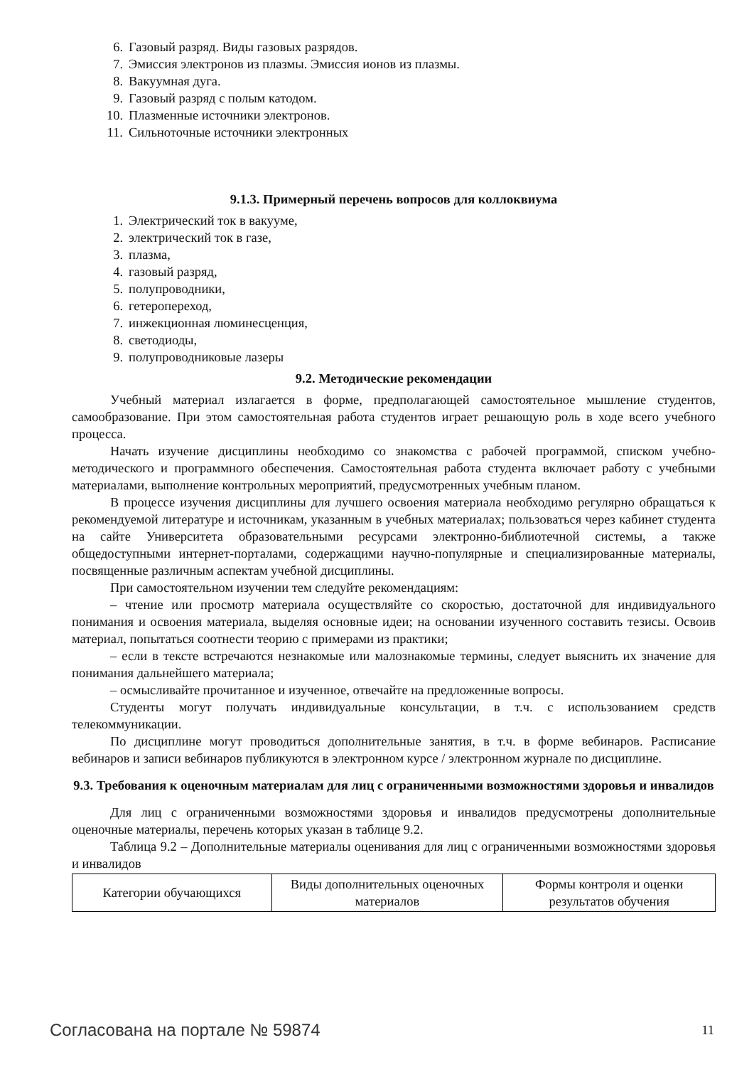6. Газовый разряд. Виды газовых разрядов.
7. Эмиссия электронов из плазмы. Эмиссия ионов из плазмы.
8. Вакуумная дуга.
9. Газовый разряд с полым катодом.
10. Плазменные источники электронов.
11. Сильноточные источники электронных
9.1.3. Примерный перечень вопросов для коллоквиума
1. Электрический ток в вакууме,
2. электрический ток в газе,
3. плазма,
4. газовый разряд,
5. полупроводники,
6. гетеропереход,
7. инжекционная люминесценция,
8. светодиоды,
9. полупроводниковые лазеры
9.2. Методические рекомендации
Учебный материал излагается в форме, предполагающей самостоятельное мышление студентов, самообразование. При этом самостоятельная работа студентов играет решающую роль в ходе всего учебного процесса.
Начать изучение дисциплины необходимо со знакомства с рабочей программой, списком учебно-методического и программного обеспечения. Самостоятельная работа студента включает работу с учебными материалами, выполнение контрольных мероприятий, предусмотренных учебным планом.
В процессе изучения дисциплины для лучшего освоения материала необходимо регулярно обращаться к рекомендуемой литературе и источникам, указанным в учебных материалах; пользоваться через кабинет студента на сайте Университета образовательными ресурсами электронно-библиотечной системы, а также общедоступными интернет-порталами, содержащими научно-популярные и специализированные материалы, посвященные различным аспектам учебной дисциплины.
При самостоятельном изучении тем следуйте рекомендациям:
– чтение или просмотр материала осуществляйте со скоростью, достаточной для индивидуального понимания и освоения материала, выделяя основные идеи; на основании изученного составить тезисы. Освоив материал, попытаться соотнести теорию с примерами из практики;
– если в тексте встречаются незнакомые или малознакомые термины, следует выяснить их значение для понимания дальнейшего материала;
– осмысливайте прочитанное и изученное, отвечайте на предложенные вопросы.
Студенты могут получать индивидуальные консультации, в т.ч. с использованием средств телекоммуникации.
По дисциплине могут проводиться дополнительные занятия, в т.ч. в форме вебинаров. Расписание вебинаров и записи вебинаров публикуются в электронном курсе / электронном журнале по дисциплине.
9.3. Требования к оценочным материалам для лиц с ограниченными возможностями здоровья и инвалидов
Для лиц с ограниченными возможностями здоровья и инвалидов предусмотрены дополнительные оценочные материалы, перечень которых указан в таблице 9.2.
Таблица 9.2 – Дополнительные материалы оценивания для лиц с ограниченными возможностями здоровья и инвалидов
| Категории обучающихся | Виды дополнительных оценочных материалов | Формы контроля и оценки результатов обучения |
Согласована на портале № 59874 11